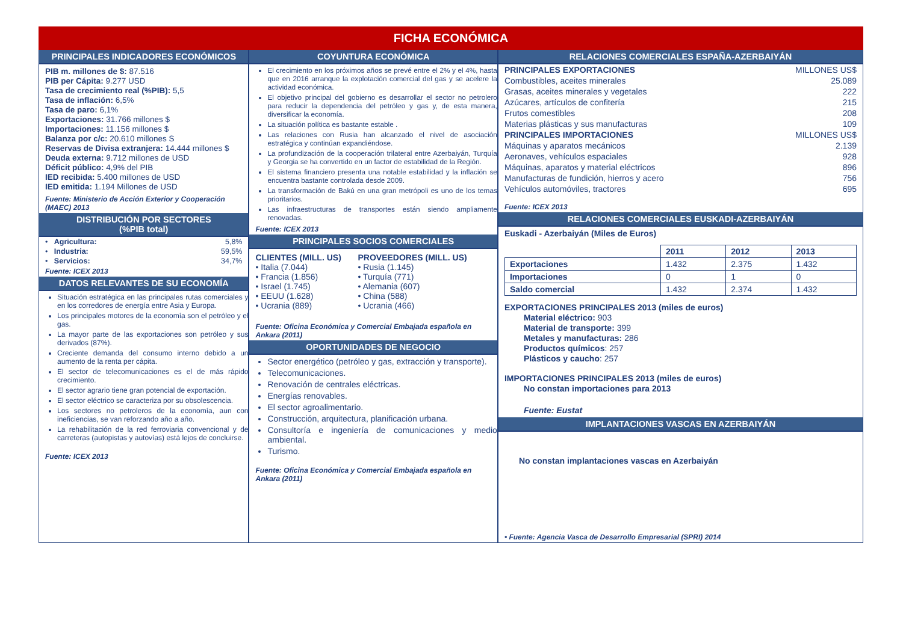FICHA ECONÓMICA
PRINCIPALES INDICADORES ECONÓMICOS
PIB m. millones de $: 87.516
PIB per Cápita: 9.277 USD
Tasa de crecimiento real (%PIB): 5,5
Tasa de inflación: 6,5%
Tasa de paro: 6,1%
Exportaciones: 31.766 millones $
Importaciones: 11.156 millones $
Balanza por c/c: 20.610 millones S
Reservas de Divisa extranjera: 14.444 millones $
Deuda externa: 9.712 millones de USD
Déficit público: 4,9% del PIB
IED recibida: 5.400 millones de USD
IED emitida: 1.194 Millones de USD
Fuente: Ministerio de Acción Exterior y Cooperación (MAEC) 2013
DISTRIBUCIÓN POR SECTORES
(%PIB total)
| • Agricultura: | 5,8% |
| • Industria: | 59,5% |
| • Servicios: | 34,7% |
Fuente: ICEX 2013
DATOS RELEVANTES DE SU ECONOMÍA
Situación estratégica en las principales rutas comerciales y en los corredores de energía entre Asia y Europa.
Los principales motores de la economía son el petróleo y el gas.
La mayor parte de las exportaciones son petróleo y sus derivados (87%).
Creciente demanda del consumo interno debido a un aumento de la renta per cápita.
El sector de telecomunicaciones es el de más rápido crecimiento.
El sector agrario tiene gran potencial de exportación.
El sector eléctrico se caracteriza por su obsolescencia.
Los sectores no petroleros de la economía, aun con ineficiencias, se van reforzando año a año.
La rehabilitación de la red ferroviaria convencional y de carreteras (autopistas y autovías) está lejos de concluirse.
Fuente: ICEX 2013
COYUNTURA ECONÓMICA
El crecimiento en los próximos años se prevé entre el 2% y el 4%, hasta que en 2016 arranque la explotación comercial del gas y se acelere la actividad económica.
El objetivo principal del gobierno es desarrollar el sector no petrolero para reducir la dependencia del petróleo y gas y, de esta manera, diversificar la economía.
La situación política es bastante estable .
Las relaciones con Rusia han alcanzado el nivel de asociación estratégica y continúan expandiéndose.
La profundización de la cooperación trilateral entre Azerbaiyán, Turquía y Georgia se ha convertido en un factor de estabilidad de la Región.
El sistema financiero presenta una notable estabilidad y la inflación se encuentra bastante controlada desde 2009.
La transformación de Bakú en una gran metrópoli es uno de los temas prioritarios.
Las infraestructuras de transportes están siendo ampliamente renovadas.
Fuente: ICEX 2013
PRINCIPALES SOCIOS COMERCIALES
CLIENTES (MILL. US)
• Italia (7.044)
• Francia (1.856)
• Israel (1.745)
• EEUU (1.628)
• Ucrania (889)
PROVEEDORES (MILL. US)
• Rusia (1.145)
• Turquía (771)
• Alemania (607)
• China (588)
• Ucrania (466)
Fuente: Oficina Económica y Comercial Embajada española en Ankara (2011)
OPORTUNIDADES DE NEGOCIO
Sector energético (petróleo y gas, extracción y transporte).
Telecomunicaciones.
Renovación de centrales eléctricas.
Energías renovables.
El sector agroalimentario.
Construcción, arquitectura, planificación urbana.
Consultoría e ingeniería de comunicaciones y medio ambiental.
Turismo.
Fuente: Oficina Económica y Comercial Embajada española en Ankara (2011)
RELACIONES COMERCIALES ESPAÑA-AZERBAIYÁN
| PRINCIPALES EXPORTACIONES | MILLONES US$ |
| Combustibles, aceites minerales | 25.089 |
| Grasas, aceites minerales y vegetales | 222 |
| Azúcares, artículos de confitería | 215 |
| Frutos comestibles | 208 |
| Materias plásticas y sus manufacturas | 109 |
| PRINCIPALES IMPORTACIONES | MILLONES US$ |
| Máquinas y aparatos mecánicos | 2.139 |
| Aeronaves, vehículos espaciales | 928 |
| Máquinas, aparatos y material eléctricos | 896 |
| Manufacturas de fundición, hierros y acero | 756 |
| Vehículos automóviles, tractores | 695 |
Fuente: ICEX 2013
RELACIONES COMERCIALES EUSKADI-AZERBAIYÁN
Euskadi - Azerbaiyán (Miles de Euros)
| | 2011 | 2012 | 2013 |
| Exportaciones | 1.432 | 2.375 | 1.432 |
| Importaciones | 0 | 1 | 0 |
| Saldo comercial | 1.432 | 2.374 | 1.432 |
EXPORTACIONES PRINCIPALES 2013 (miles de euros)
Material eléctrico: 903
Material de transporte: 399
Metales y manufacturas: 286
Productos químicos: 257
Plásticos y caucho: 257
IMPORTACIONES PRINCIPALES 2013 (miles de euros)
No constan importaciones para 2013
Fuente: Eustat
IMPLANTACIONES VASCAS EN AZERBAIYÁN
No constan implantaciones vascas en Azerbaiyán
• Fuente: Agencia Vasca de Desarrollo Empresarial (SPRI) 2014